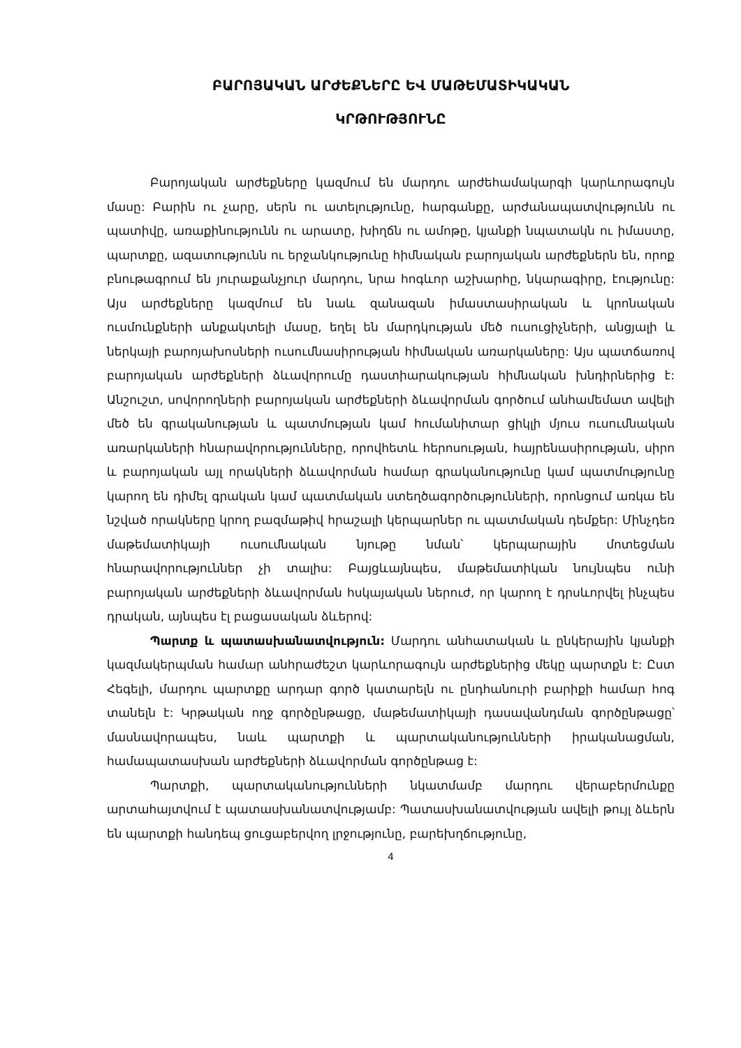ԲԱՐՈՅԱԿԱՆ ԱՐԺԵՔՆԵՐԸ ԵՎ ՄԱԹԵՄԱՏԻԿԱԿԱՆ
ԿՐԹՈՒԹՅՈՒՆԸ
Բարոյական արժեքները կազմում են մարդու արժեհամակարգի կարևորագույն մասը: Բարին ու չարը, սերն ու ատելությունը, հարգանքը, արժանապատվությունն ու պատիվը, առաքինությունն ու արատը, խիղճն ու ամոթը, կյանքի նպատակն ու իմաստը, պարտքը, ազատությունն ու երջանկությունը հիմնական բարոյական արժեքներն են, որոք բնութագրում են յուրաքանչյուր մարդու, նրա հոգևոր աշխարհը, նկարագիրը, էությունը: Այս արժեքները կազմում են նաև զանազան իմաստասիրական և կրոնական ուսմունքների անքակտելի մասը, եղել են մարդկության մեծ ուսուցիչների, անցյալի և ներկայի բարոյախոսների ուսումնասիրության հիմնական առարկաները: Այս պատճառով բարոյական արժեքների ձևավորումը դաստիարակության հիմնական խնդիրներից է: Անշուշտ, սովորողների բարոյական արժեքների ձևավորման գործում անհամեմատ ավելի մեծ են գրականության և պատմության կամ հումանիտար ցիկլի մյուս ուսումնական առարկաների հնարավորությունները, որովհետև հերոսության, հայրենասիրության, սիրո և բարոյական այլ որակների ձևավորման համար գրականությունը կամ պատմությունը կարող են դիմել գրական կամ պատմական ստեղծագործությունների, որոնցում առկա են նշված որակները կրող բազմաթիվ հրաշալի կերպարներ ու պատմական դեմքեր: Մինչդեռ մաթեմատիկայի ուսումնական նյութը նման՝ կերպարային մոտեցման հնարավորություններ չի տալիս: Բայցևայնպես, մաթեմատիկան նույնպես ունի բարոյական արժեքների ձևավորման հսկայական ներուժ, որ կարող է դրսևորվել ինչպես դրական, այնպես էլ բացասական ձևերով:
Պարտք և պատասխանատվություն: Մարդու անհատական և ընկերային կյանքի կազմակերպման համար անհրաժեշտ կարևորագույն արժեքներից մեկը պարտքն է: Ըստ Հեգելի, մարդու պարտքը արդար գործ կատարելն ու ընդհանուրի բարիքի համար հոգ տանելն է: Կրթական ողջ գործընթացը, մաթեմատիկայի դասավանդման գործընթացը՝ մասնավորապես, նաև պարտքի և պարտականությունների իրականացման, համապատասխան արժեքների ձևավորման գործընթաց է:
Պարտքի, պարտականությունների նկատմամբ մարդու վերաբերմունքը արտահայտվում է պատասխանատվությամբ: Պատասխանատվության ավելի թույլ ձևերն են պարտքի հանդեպ ցուցաբերվող լրջությունը, բարեխղճությունը,
4